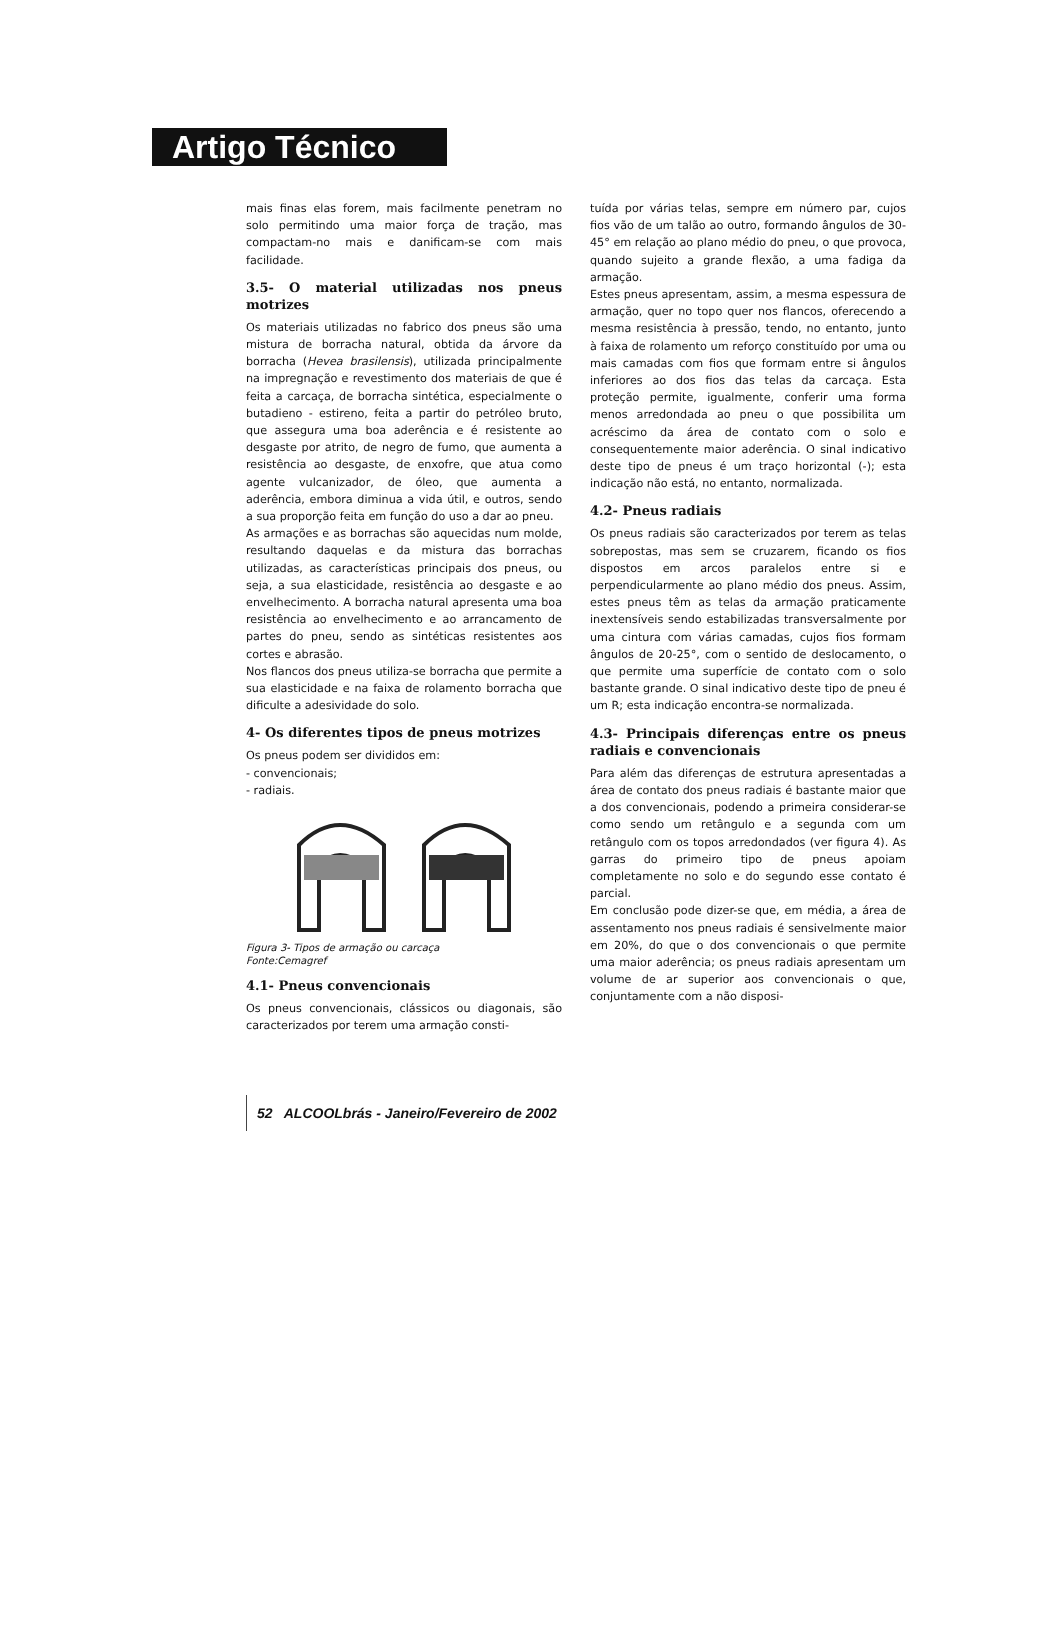Artigo Técnico
mais finas elas forem, mais facilmente penetram no solo permitindo uma maior força de tração, mas compactam-no mais e danificam-se com mais facilidade.
3.5- O material utilizadas nos pneus motrizes
Os materiais utilizadas no fabrico dos pneus são uma mistura de borracha natural, obtida da árvore da borracha (Hevea brasilensis), utilizada principalmente na impregnação e revestimento dos materiais de que é feita a carcaça, de borracha sintética, especialmente o butadieno - estireno, feita a partir do petróleo bruto, que assegura uma boa aderência e é resistente ao desgaste por atrito, de negro de fumo, que aumenta a resistência ao desgaste, de enxofre, que atua como agente vulcanizador, de óleo, que aumenta a aderência, embora diminua a vida útil, e outros, sendo a sua proporção feita em função do uso a dar ao pneu.
As armações e as borrachas são aquecidas num molde, resultando daquelas e da mistura das borrachas utilizadas, as características principais dos pneus, ou seja, a sua elasticidade, resistência ao desgaste e ao envelhecimento. A borracha natural apresenta uma boa resistência ao envelhecimento e ao arrancamento de partes do pneu, sendo as sintéticas resistentes aos cortes e abrasão.
Nos flancos dos pneus utiliza-se borracha que permite a sua elasticidade e na faixa de rolamento borracha que dificulte a adesividade do solo.
4- Os diferentes tipos de pneus motrizes
Os pneus podem ser divididos em:
- convencionais;
- radiais.
Figura 3- Tipos de armação ou carcaça
Fonte:Cemagref
4.1- Pneus convencionais
Os pneus convencionais, clássicos ou diagonais, são caracterizados por terem uma armação consti-
tuída por várias telas, sempre em número par, cujos fios vão de um talão ao outro, formando ângulos de 30-45° em relação ao plano médio do pneu, o que provoca, quando sujeito a grande flexão, a uma fadiga da armação.
Estes pneus apresentam, assim, a mesma espessura de armação, quer no topo quer nos flancos, oferecendo a mesma resistência à pressão, tendo, no entanto, junto à faixa de rolamento um reforço constituído por uma ou mais camadas com fios que formam entre si ângulos inferiores ao dos fios das telas da carcaça. Esta proteção permite, igualmente, conferir uma forma menos arredondada ao pneu o que possibilita um acréscimo da área de contato com o solo e consequentemente maior aderência. O sinal indicativo deste tipo de pneus é um traço horizontal (-); esta indicação não está, no entanto, normalizada.
4.2- Pneus radiais
Os pneus radiais são caracterizados por terem as telas sobrepostas, mas sem se cruzarem, ficando os fios dispostos em arcos paralelos entre si e perpendicularmente ao plano médio dos pneus. Assim, estes pneus têm as telas da armação praticamente inextensíveis sendo estabilizadas transversalmente por uma cintura com várias camadas, cujos fios formam ângulos de 20-25°, com o sentido de deslocamento, o que permite uma superfície de contato com o solo bastante grande. O sinal indicativo deste tipo de pneu é um R; esta indicação encontra-se normalizada.
4.3- Principais diferenças entre os pneus radiais e convencionais
Para além das diferenças de estrutura apresentadas a área de contato dos pneus radiais é bastante maior que a dos convencionais, podendo a primeira considerar-se como sendo um retângulo e a segunda com um retângulo com os topos arredondados (ver figura 4). As garras do primeiro tipo de pneus apoiam completamente no solo e do segundo esse contato é parcial.
Em conclusão pode dizer-se que, em média, a área de assentamento nos pneus radiais é sensivelmente maior em 20%, do que o dos convencionais o que permite uma maior aderência; os pneus radiais apresentam um volume de ar superior aos convencionais o que, conjuntamente com a não disposi-
52 ALCOOLbrás - Janeiro/Fevereiro de 2002